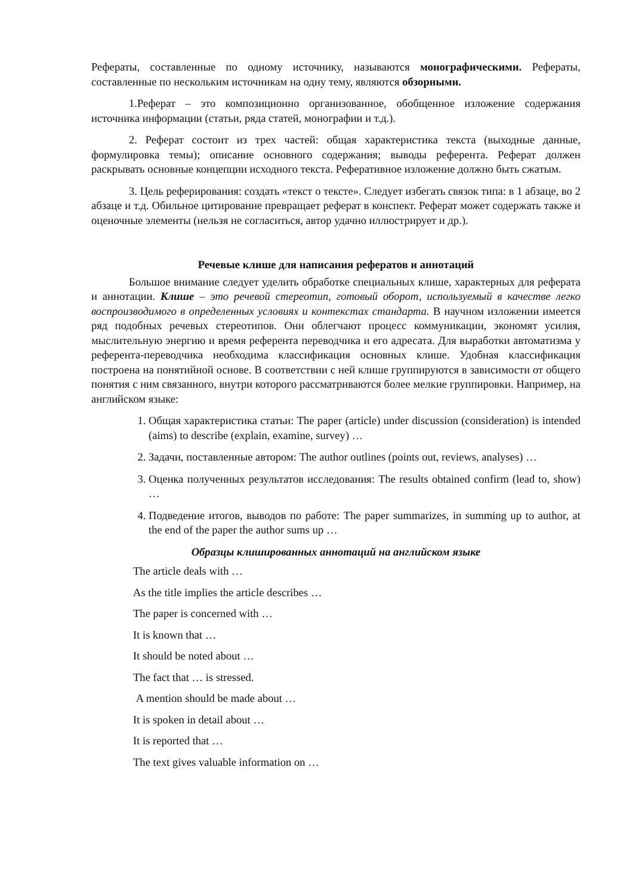Рефераты, составленные по одному источнику, называются монографическими. Рефераты, составленные по нескольким источникам на одну тему, являются обзорными.
1.Реферат – это композиционно организованное, обобщенное изложение содержания источника информации (статьи, ряда статей, монографии и т.д.).
2. Реферат состоит из трех частей: общая характеристика текста (выходные данные, формулировка темы); описание основного содержания; выводы референта. Реферат должен раскрывать основные концепции исходного текста. Реферативное изложение должно быть сжатым.
3. Цель реферирования: создать «текст о тексте». Следует избегать связок типа: в 1 абзаце, во 2 абзаце и т.д. Обильное цитирование превращает реферат в конспект. Реферат может содержать также и оценочные элементы (нельзя не согласиться, автор удачно иллюстрирует и др.).
Речевые клише для написания рефератов и аннотаций
Большое внимание следует уделить обработке специальных клише, характерных для реферата и аннотации. Клише – это речевой стереотип, готовый оборот, используемый в качестве легко воспроизводимого в определенных условиях и контекстах стандарта. В научном изложении имеется ряд подобных речевых стереотипов. Они облегчают процесс коммуникации, экономят усилия, мыслительную энергию и время референта переводчика и его адресата. Для выработки автоматизма у референта-переводчика необходима классификация основных клише. Удобная классификация построена на понятийной основе. В соответствии с ней клише группируются в зависимости от общего понятия с ним связанного, внутри которого рассматриваются более мелкие группировки. Например, на английском языке:
1. Общая характеристика статьи: The paper (article) under discussion (consideration) is intended (aims) to describe (explain, examine, survey) …
2. Задачи, поставленные автором: The author outlines (points out, reviews, analyses) …
3. Оценка полученных результатов исследования: The results obtained confirm (lead to, show) …
4. Подведение итогов, выводов по работе: The paper summarizes, in summing up to author, at the end of the paper the author sums up …
Образцы клишированных аннотаций на английском языке
The article deals with …
As the title implies the article describes …
The paper is concerned with …
It is known that …
It should be noted about …
The fact that … is stressed.
A mention should be made about …
It is spoken in detail about …
It is reported that …
The text gives valuable information on …